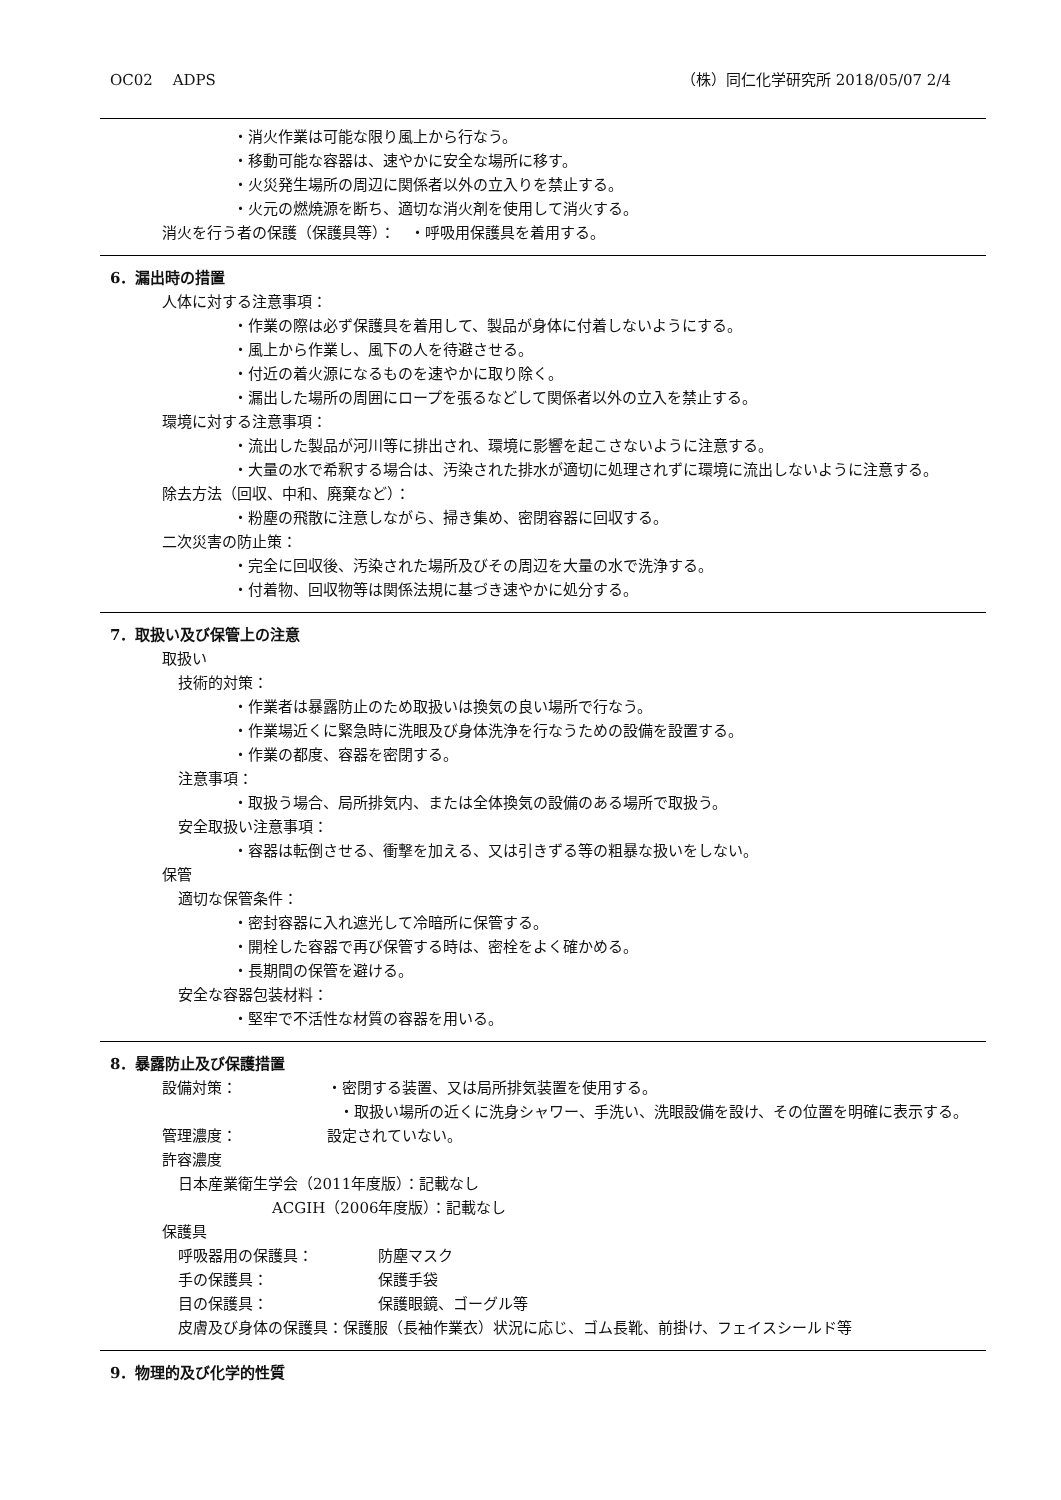OC02　 ADPS （株）同仁化学研究所 2018/05/07 2/4
・消火作業は可能な限り風上から行なう。
・移動可能な容器は、速やかに安全な場所に移す。
・火災発生場所の周辺に関係者以外の立入りを禁止する。
・火元の燃焼源を断ち、適切な消火剤を使用して消火する。
消火を行う者の保護（保護具等）：　・呼吸用保護具を着用する。
6．漏出時の措置
人体に対する注意事項：
・作業の際は必ず保護具を着用して、製品が身体に付着しないようにする。
・風上から作業し、風下の人を待避させる。
・付近の着火源になるものを速やかに取り除く。
・漏出した場所の周囲にロープを張るなどして関係者以外の立入を禁止する。
環境に対する注意事項：
・流出した製品が河川等に排出され、環境に影響を起こさないように注意する。
・大量の水で希釈する場合は、汚染された排水が適切に処理されずに環境に流出しないように注意する。
除去方法（回収、中和、廃棄など）：
・粉塵の飛散に注意しながら、掃き集め、密閉容器に回収する。
二次災害の防止策：
・完全に回収後、汚染された場所及びその周辺を大量の水で洗浄する。
・付着物、回収物等は関係法規に基づき速やかに処分する。
7．取扱い及び保管上の注意
取扱い
技術的対策：
・作業者は暴露防止のため取扱いは換気の良い場所で行なう。
・作業場近くに緊急時に洗眼及び身体洗浄を行なうための設備を設置する。
・作業の都度、容器を密閉する。
注意事項：
・取扱う場合、局所排気内、または全体換気の設備のある場所で取扱う。
安全取扱い注意事項：
・容器は転倒させる、衝撃を加える、又は引きずる等の粗暴な扱いをしない。
保管
適切な保管条件：
・密封容器に入れ遮光して冷暗所に保管する。
・開栓した容器で再び保管する時は、密栓をよく確かめる。
・長期間の保管を避ける。
安全な容器包装材料：
・堅牢で不活性な材質の容器を用いる。
8．暴露防止及び保護措置
設備対策： ・密閉する装置、又は局所排気装置を使用する。
・取扱い場所の近くに洗身シャワー、手洗い、洗眼設備を設け、その位置を明確に表示する。
管理濃度： 設定されていない。
許容濃度
日本産業衛生学会（2011年度版）：記載なし
ACGIH（2006年度版）：記載なし
保護具
呼吸器用の保護具： 防塵マスク
手の保護具： 保護手袋
目の保護具： 保護眼鏡、ゴーグル等
皮膚及び身体の保護具：保護服（長袖作業衣）状況に応じ、ゴム長靴、前掛け、フェイスシールド等
9．物理的及び化学的性質